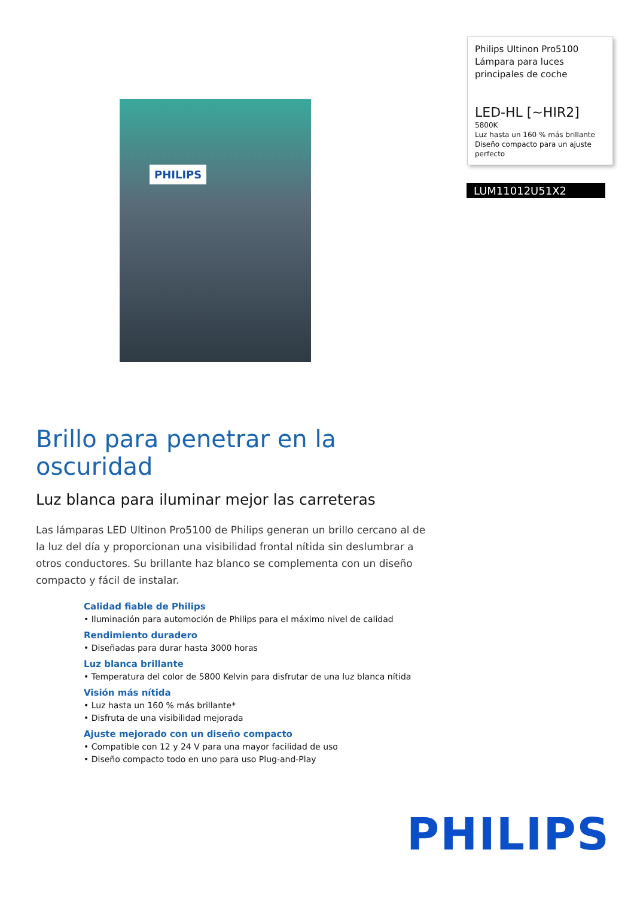Philips Ultinon Pro5100
Lámpara para luces principales de coche
LED-HL [~HIR2]
5800K
Luz hasta un 160 % más brillante
Diseño compacto para un ajuste perfecto
LUM11012U51X2
PHILIPS
Brillo para penetrar en la oscuridad
Luz blanca para iluminar mejor las carreteras
Las lámparas LED Ultinon Pro5100 de Philips generan un brillo cercano al de la luz del día y proporcionan una visibilidad frontal nítida sin deslumbrar a otros conductores. Su brillante haz blanco se complementa con un diseño compacto y fácil de instalar.
Calidad fiable de Philips
• Iluminación para automoción de Philips para el máximo nivel de calidad
Rendimiento duradero
• Diseñadas para durar hasta 3000 horas
Luz blanca brillante
• Temperatura del color de 5800 Kelvin para disfrutar de una luz blanca nítida
Visión más nítida
• Luz hasta un 160 % más brillante*
• Disfruta de una visibilidad mejorada
Ajuste mejorado con un diseño compacto
• Compatible con 12 y 24 V para una mayor facilidad de uso
• Diseño compacto todo en uno para uso Plug-and-Play
PHILIPS